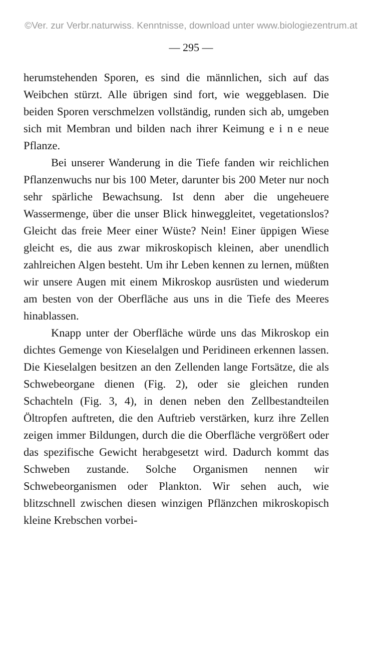©Ver. zur Verbr.naturwiss. Kenntnisse, download unter www.biologiezentrum.at
— 295 —
herumstehenden Sporen, es sind die männlichen, sich auf das Weibchen stürzt. Alle übrigen sind fort, wie weggeblasen. Die beiden Sporen verschmelzen vollständig, runden sich ab, umgeben sich mit Membran und bilden nach ihrer Keimung e i n e neue Pflanze.
Bei unserer Wanderung in die Tiefe fanden wir reichlichen Pflanzenwuchs nur bis 100 Meter, darunter bis 200 Meter nur noch sehr spärliche Bewachsung. Ist denn aber die ungeheuere Wassermenge, über die unser Blick hinweggleitet, vegetationslos? Gleicht das freie Meer einer Wüste? Nein! Einer üppigen Wiese gleicht es, die aus zwar mikroskopisch kleinen, aber unendlich zahlreichen Algen besteht. Um ihr Leben kennen zu lernen, müßten wir unsere Augen mit einem Mikroskop ausrüsten und wiederum am besten von der Oberfläche aus uns in die Tiefe des Meeres hinablassen.
Knapp unter der Oberfläche würde uns das Mikroskop ein dichtes Gemenge von Kieselalgen und Peridineen erkennen lassen. Die Kieselalgen besitzen an den Zellenden lange Fortsätze, die als Schwebeorgane dienen (Fig. 2), oder sie gleichen runden Schachteln (Fig. 3, 4), in denen neben den Zellbestandteilen Öltropfen auftreten, die den Auftrieb verstärken, kurz ihre Zellen zeigen immer Bildungen, durch die die Oberfläche vergrößert oder das spezifische Gewicht herabgesetzt wird. Dadurch kommt das Schweben zustande. Solche Organismen nennen wir Schwebeorganismen oder Plankton. Wir sehen auch, wie blitzschnell zwischen diesen winzigen Pflänzchen mikroskopisch kleine Krebschen vorbei-